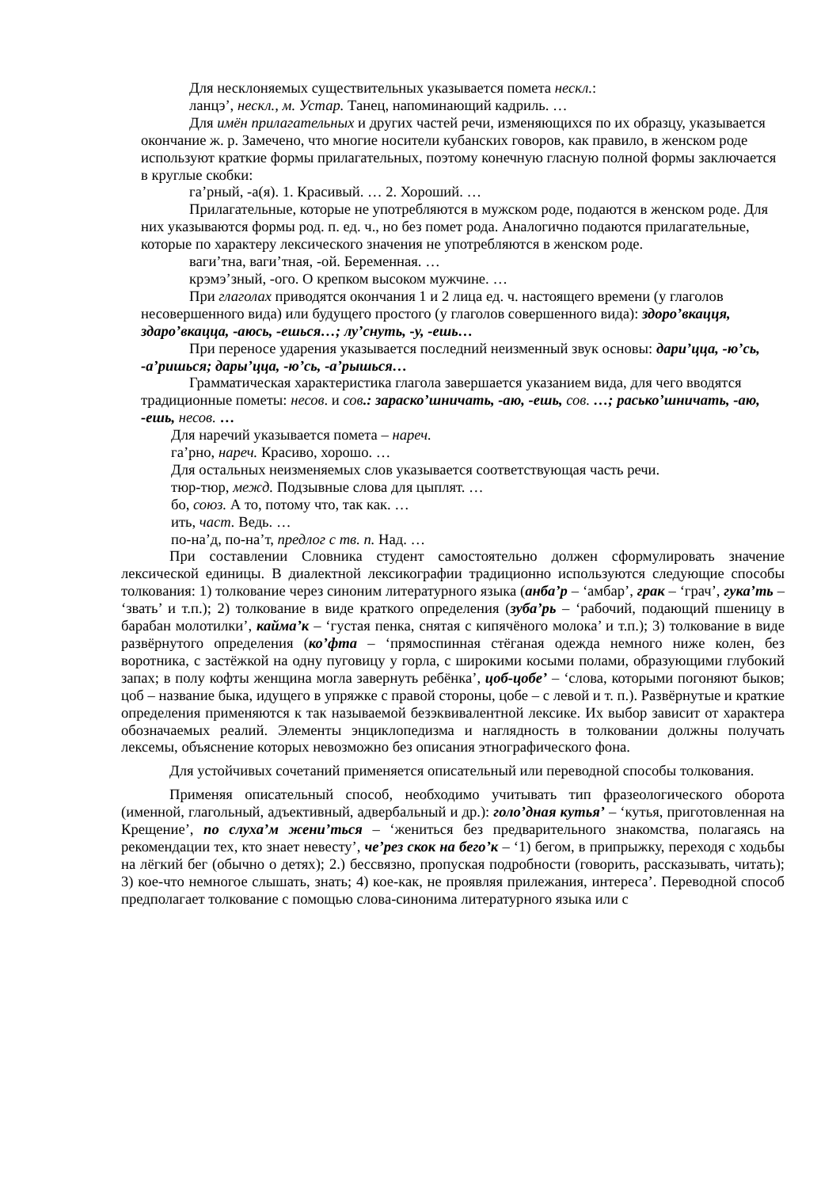Для несклоняемых существительных указывается помета нескл.:
ланцэ’, нескл., м. Устар. Танец, напоминающий кадриль. …
Для имён прилагательных и других частей речи, изменяющихся по их образцу, указывается окончание ж. р. Замечено, что многие носители кубанских говоров, как правило, в женском роде используют краткие формы прилагательных, поэтому конечную гласную полной формы заключается в круглые скобки:
га’рный, -а(я). 1. Красивый. … 2. Хороший. …
Прилагательные, которые не употребляются в мужском роде, подаются в женском роде. Для них указываются формы род. п. ед. ч., но без помет рода. Аналогично подаются прилагательные, которые по характеру лексического значения не употребляются в женском роде.
ваги’тна, ваги’тная, -ой. Беременная. …
крэмэ’зный, -ого. О крепком высоком мужчине. …
При глаголах приводятся окончания 1 и 2 лица ед. ч. настоящего времени (у глаголов несовершенного вида) или будущего простого (у глаголов совершенного вида): здоро’вкацця, здаро’вкацца, -аюсь, -ешься…; лу’снуть, -у, -ешь…
При переносе ударения указывается последний неизменный звук основы: дари’цца, -ю’сь, -а’ришься; дары’цца, -ю’сь, -а’рышься…
Грамматическая характеристика глагола завершается указанием вида, для чего вводятся традиционные пометы: несов. и сов.: зараско’шничать, -аю, -ешь, сов. …; расько’шничать, -аю, -ешь, несов. …
Для наречий указывается помета – нареч.
га’рно, нареч. Красиво, хорошо. …
Для остальных неизменяемых слов указывается соответствующая часть речи.
тюр-тюр, межд. Подзывные слова для цыплят. …
бо, союз. А то, потому что, так как. …
ить, част. Ведь. …
по-на’д, по-на’т, предлог с тв. п. Над. …
При составлении Словника студент самостоятельно должен сформулировать значение лексической единицы. В диалектной лексикографии традиционно используются следующие способы толкования: 1) толкование через синоним литературного языка (анба’р – ‘амбар’, грак – ‘грач’, гука’ть – ‘звать’ и т.п.); 2) толкование в виде краткого определения (зуба’рь – ‘рабочий, подающий пшеницу в барабан молотилки’, кайма’к – ‘густая пенка, снятая с кипячёного молока’ и т.п.); 3) толкование в виде развёрнутого определения (ко’фта – ‘прямоспинная стёганая одежда немного ниже колен, без воротника, с застёжкой на одну пуговицу у горла, с широкими косыми полами, образующими глубокий запах; в полу кофты женщина могла завернуть ребёнка’, цоб-цобе’ – ‘слова, которыми погоняют быков; цоб – название быка, идущего в упряжке с правой стороны, цобе – с левой и т. п.). Развёрнутые и краткие определения применяются к так называемой безэквивалентной лексике. Их выбор зависит от характера обозначаемых реалий. Элементы энциклопедизма и наглядность в толковании должны получать лексемы, объяснение которых невозможно без описания этнографического фона.
Для устойчивых сочетаний применяется описательный или переводной способы толкования.
Применяя описательный способ, необходимо учитывать тип фразеологического оборота (именной, глагольный, адъективный, адвербальный и др.): голо’дная кутья’ – ‘кутья, приготовленная на Крещение’, по слуха’м жени’ться – ‘жениться без предварительного знакомства, полагаясь на рекомендации тех, кто знает невесту’, че’рез скок на бего’к – ‘1) бегом, в припрыжку, переходя с ходьбы на лёгкий бег (обычно о детях); 2.) бессвязно, пропуская подробности (говорить, рассказывать, читать); 3) кое-что немногое слышать, знать; 4) кое-как, не проявляя прилежания, интереса’. Переводной способ предполагает толкование с помощью слова-синонима литературного языка или с